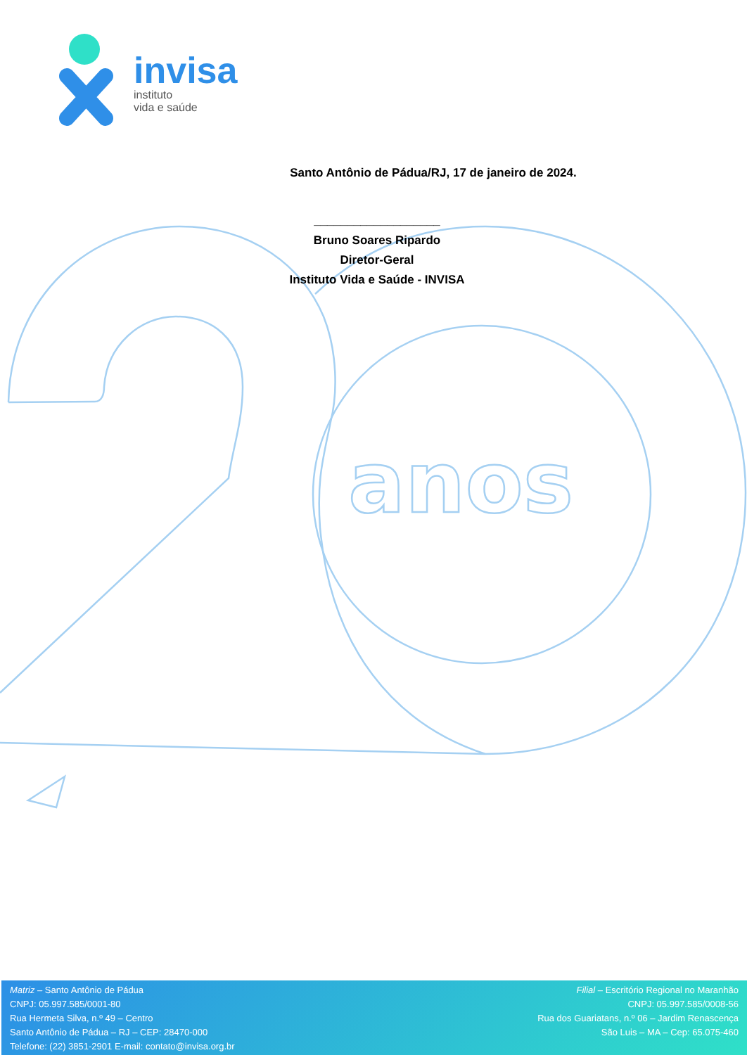anos
invisa
instituto
vida e saúde
Santo Antônio de Pádua/RJ, 17 de janeiro de 2024.
___________________
Bruno Soares Ripardo
Diretor-Geral
Instituto Vida e Saúde - INVISA
Matriz – Santo Antônio de Pádua
CNPJ: 05.997.585/0001-80
Rua Hermeta Silva, n.º 49 – Centro
Santo Antônio de Pádua – RJ – CEP: 28470-000
Telefone: (22) 3851-2901 E-mail: contato@invisa.org.br
Filial – Escritório Regional no Maranhão
CNPJ: 05.997.585/0008-56
Rua dos Guariatans, n.º 06 – Jardim Renascença
São Luis – MA – Cep: 65.075-460